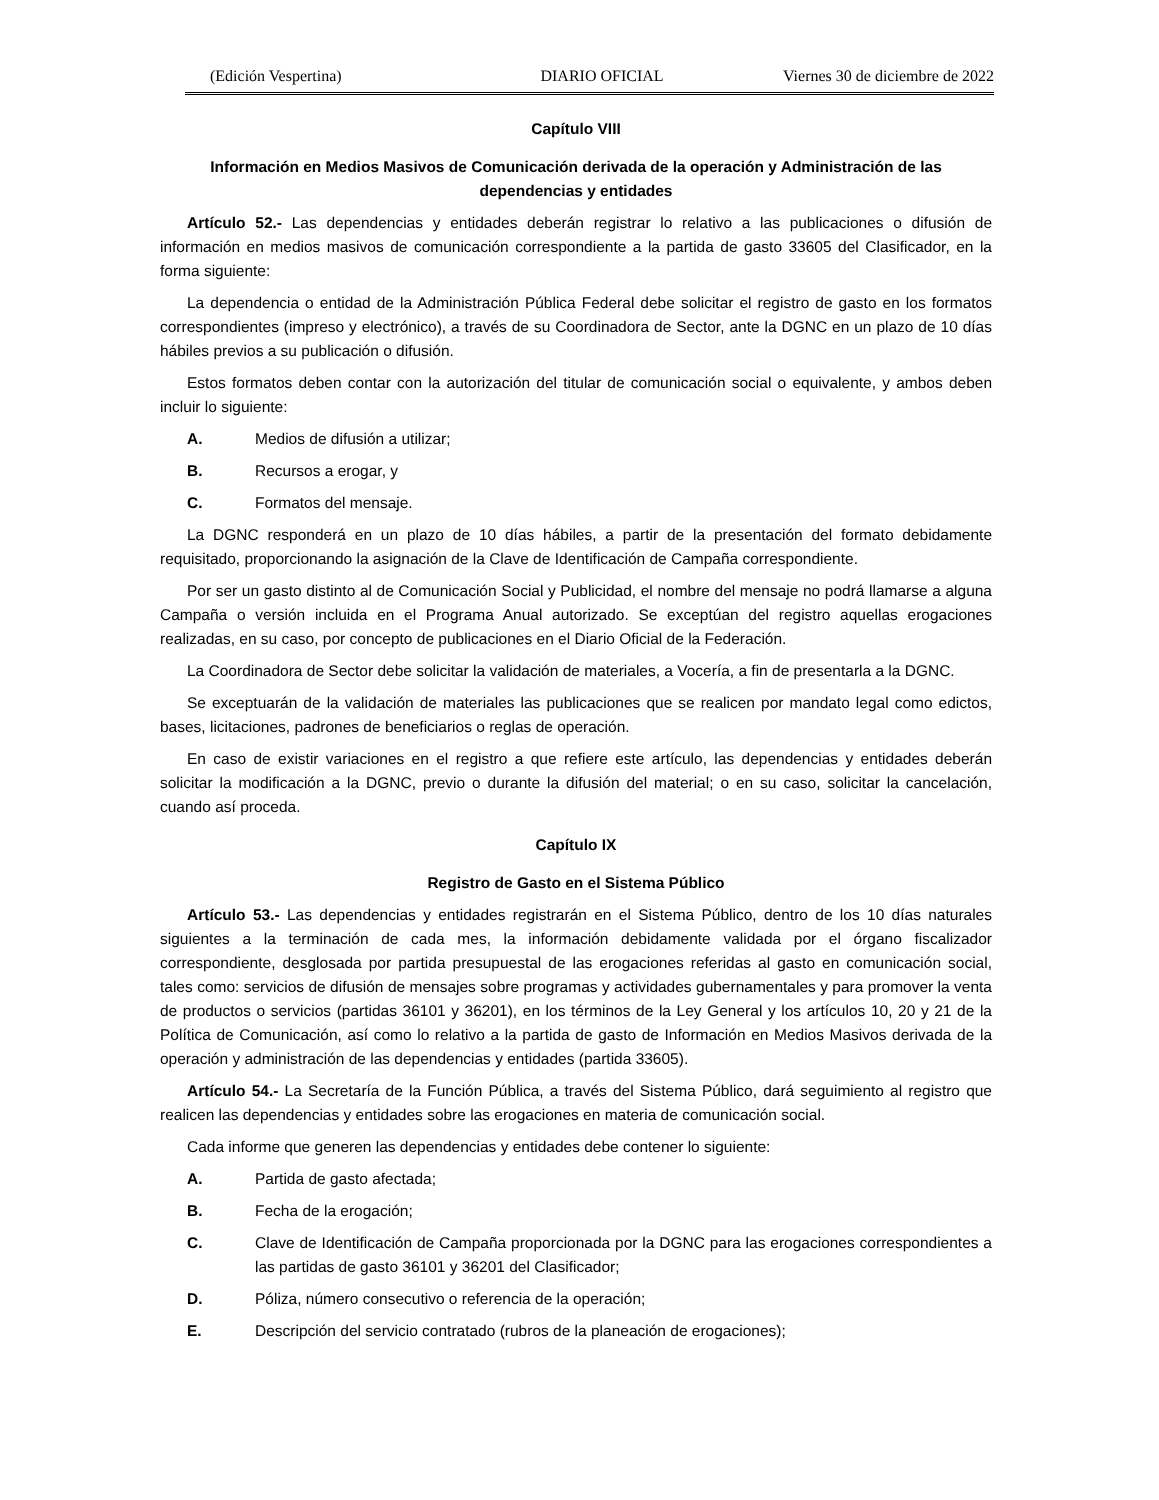(Edición Vespertina) DIARIO OFICIAL Viernes 30 de diciembre de 2022
Capítulo VIII
Información en Medios Masivos de Comunicación derivada de la operación y Administración de las dependencias y entidades
Artículo 52.- Las dependencias y entidades deberán registrar lo relativo a las publicaciones o difusión de información en medios masivos de comunicación correspondiente a la partida de gasto 33605 del Clasificador, en la forma siguiente:
La dependencia o entidad de la Administración Pública Federal debe solicitar el registro de gasto en los formatos correspondientes (impreso y electrónico), a través de su Coordinadora de Sector, ante la DGNC en un plazo de 10 días hábiles previos a su publicación o difusión.
Estos formatos deben contar con la autorización del titular de comunicación social o equivalente, y ambos deben incluir lo siguiente:
A. Medios de difusión a utilizar;
B. Recursos a erogar, y
C. Formatos del mensaje.
La DGNC responderá en un plazo de 10 días hábiles, a partir de la presentación del formato debidamente requisitado, proporcionando la asignación de la Clave de Identificación de Campaña correspondiente.
Por ser un gasto distinto al de Comunicación Social y Publicidad, el nombre del mensaje no podrá llamarse a alguna Campaña o versión incluida en el Programa Anual autorizado. Se exceptúan del registro aquellas erogaciones realizadas, en su caso, por concepto de publicaciones en el Diario Oficial de la Federación.
La Coordinadora de Sector debe solicitar la validación de materiales, a Vocería, a fin de presentarla a la DGNC.
Se exceptuarán de la validación de materiales las publicaciones que se realicen por mandato legal como edictos, bases, licitaciones, padrones de beneficiarios o reglas de operación.
En caso de existir variaciones en el registro a que refiere este artículo, las dependencias y entidades deberán solicitar la modificación a la DGNC, previo o durante la difusión del material; o en su caso, solicitar la cancelación, cuando así proceda.
Capítulo IX
Registro de Gasto en el Sistema Público
Artículo 53.- Las dependencias y entidades registrarán en el Sistema Público, dentro de los 10 días naturales siguientes a la terminación de cada mes, la información debidamente validada por el órgano fiscalizador correspondiente, desglosada por partida presupuestal de las erogaciones referidas al gasto en comunicación social, tales como: servicios de difusión de mensajes sobre programas y actividades gubernamentales y para promover la venta de productos o servicios (partidas 36101 y 36201), en los términos de la Ley General y los artículos 10, 20 y 21 de la Política de Comunicación, así como lo relativo a la partida de gasto de Información en Medios Masivos derivada de la operación y administración de las dependencias y entidades (partida 33605).
Artículo 54.- La Secretaría de la Función Pública, a través del Sistema Público, dará seguimiento al registro que realicen las dependencias y entidades sobre las erogaciones en materia de comunicación social.
Cada informe que generen las dependencias y entidades debe contener lo siguiente:
A. Partida de gasto afectada;
B. Fecha de la erogación;
C. Clave de Identificación de Campaña proporcionada por la DGNC para las erogaciones correspondientes a las partidas de gasto 36101 y 36201 del Clasificador;
D. Póliza, número consecutivo o referencia de la operación;
E. Descripción del servicio contratado (rubros de la planeación de erogaciones);